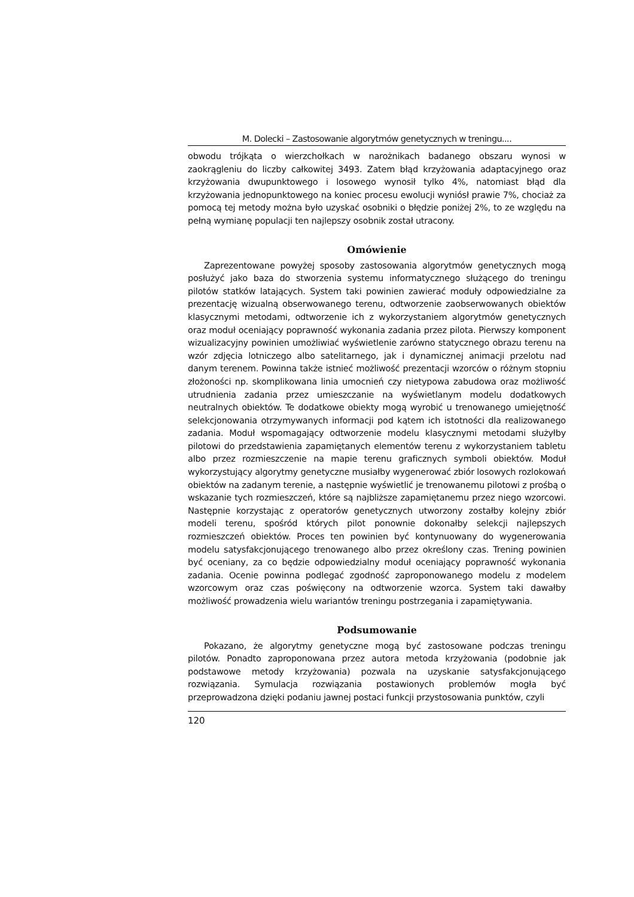M. Dolecki – Zastosowanie algorytmów genetycznych w treningu....
obwodu trójkąta o wierzchołkach w narożnikach badanego obszaru wynosi w zaokrągleniu do liczby całkowitej 3493. Zatem błąd krzyżowania adaptacyjnego oraz krzyżowania dwupunktowego i losowego wynosił tylko 4%, natomiast błąd dla krzyżowania jednopunktowego na koniec procesu ewolucji wyniósł prawie 7%, chociaż za pomocą tej metody można było uzyskać osobniki o błędzie poniżej 2%, to ze względu na pełną wymianę populacji ten najlepszy osobnik został utracony.
Omówienie
Zaprezentowane powyżej sposoby zastosowania algorytmów genetycznych mogą posłużyć jako baza do stworzenia systemu informatycznego służącego do treningu pilotów statków latających. System taki powinien zawierać moduły odpowiedzialne za prezentację wizualną obserwowanego terenu, odtworzenie zaobserwowanych obiektów klasycznymi metodami, odtworzenie ich z wykorzystaniem algorytmów genetycznych oraz moduł oceniający poprawność wykonania zadania przez pilota. Pierwszy komponent wizualizacyjny powinien umożliwiać wyświetlenie zarówno statycznego obrazu terenu na wzór zdjęcia lotniczego albo satelitarnego, jak i dynamicznej animacji przelotu nad danym terenem. Powinna także istnieć możliwość prezentacji wzorców o różnym stopniu złożoności np. skomplikowana linia umocnień czy nietypowa zabudowa oraz możliwość utrudnienia zadania przez umieszczanie na wyświetlanym modelu dodatkowych neutralnych obiektów. Te dodatkowe obiekty mogą wyrobić u trenowanego umiejętność selekcjonowania otrzymywanych informacji pod kątem ich istotności dla realizowanego zadania. Moduł wspomagający odtworzenie modelu klasycznymi metodami służyłby pilotowi do przedstawienia zapamiętanych elementów terenu z wykorzystaniem tabletu albo przez rozmieszczenie na mapie terenu graficznych symboli obiektów. Moduł wykorzystujący algorytmy genetyczne musiałby wygenerować zbiór losowych rozlokowań obiektów na zadanym terenie, a następnie wyświetlić je trenowanemu pilotowi z prośbą o wskazanie tych rozmieszczeń, które są najbliższe zapamiętanemu przez niego wzorcowi. Następnie korzystając z operatorów genetycznych utworzony zostałby kolejny zbiór modeli terenu, spośród których pilot ponownie dokonałby selekcji najlepszych rozmieszczeń obiektów. Proces ten powinien być kontynuowany do wygenerowania modelu satysfakcjonującego trenowanego albo przez określony czas. Trening powinien być oceniany, za co będzie odpowiedzialny moduł oceniający poprawność wykonania zadania. Ocenie powinna podlegać zgodność zaproponowanego modelu z modelem wzorcowym oraz czas poświęcony na odtworzenie wzorca. System taki dawałby możliwość prowadzenia wielu wariantów treningu postrzegania i zapamiętywania.
Podsumowanie
Pokazano, że algorytmy genetyczne mogą być zastosowane podczas treningu pilotów. Ponadto zaproponowana przez autora metoda krzyżowania (podobnie jak podstawowe metody krzyżowania) pozwala na uzyskanie satysfakcjonującego rozwiązania. Symulacja rozwiązania postawionych problemów mogła być przeprowadzona dzięki podaniu jawnej postaci funkcji przystosowania punktów, czyli
120